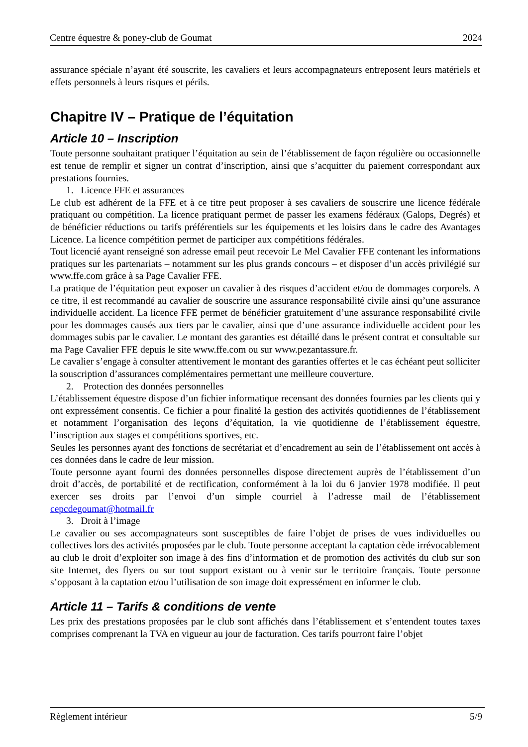Centre équestre & poney-club de Goumat 2024
assurance spéciale n’ayant été souscrite, les cavaliers et leurs accompagnateurs entreposent leurs matériels et effets personnels à leurs risques et périls.
Chapitre IV – Pratique de l’équitation
Article 10 – Inscription
Toute personne souhaitant pratiquer l’équitation au sein de l’établissement de façon régulière ou occasionnelle est tenue de remplir et signer un contrat d’inscription, ainsi que s’acquitter du paiement correspondant aux prestations fournies.
1. Licence FFE et assurances
Le club est adhérent de la FFE et à ce titre peut proposer à ses cavaliers de souscrire une licence fédérale pratiquant ou compétition. La licence pratiquant permet de passer les examens fédéraux (Galops, Degrés) et de bénéficier réductions ou tarifs préférentiels sur les équipements et les loisirs dans le cadre des Avantages Licence. La licence compétition permet de participer aux compétitions fédérales.
Tout licencié ayant renseigné son adresse email peut recevoir Le Mel Cavalier FFE contenant les informations pratiques sur les partenariats – notamment sur les plus grands concours – et disposer d’un accès privilégié sur www.ffe.com grâce à sa Page Cavalier FFE.
La pratique de l’équitation peut exposer un cavalier à des risques d’accident et/ou de dommages corporels. A ce titre, il est recommandé au cavalier de souscrire une assurance responsabilité civile ainsi qu’une assurance individuelle accident. La licence FFE permet de bénéficier gratuitement d’une assurance responsabilité civile pour les dommages causés aux tiers par le cavalier, ainsi que d’une assurance individuelle accident pour les dommages subis par le cavalier. Le montant des garanties est détaillé dans le présent contrat et consultable sur ma Page Cavalier FFE depuis le site www.ffe.com ou sur www.pezantassure.fr.
Le cavalier s’engage à consulter attentivement le montant des garanties offertes et le cas échéant peut solliciter la souscription d’assurances complémentaires permettant une meilleure couverture.
2. Protection des données personnelles
L’établissement équestre dispose d’un fichier informatique recensant des données fournies par les clients qui y ont expressément consentis. Ce fichier a pour finalité la gestion des activités quotidiennes de l’établissement et notamment l’organisation des leçons d’équitation, la vie quotidienne de l’établissement équestre, l’inscription aux stages et compétitions sportives, etc.
Seules les personnes ayant des fonctions de secrétariat et d’encadrement au sein de l’établissement ont accès à ces données dans le cadre de leur mission.
Toute personne ayant fourni des données personnelles dispose directement auprès de l’établissement d’un droit d’accès, de portabilité et de rectification, conformément à la loi du 6 janvier 1978 modifiée. Il peut exercer ses droits par l’envoi d’un simple courriel à l’adresse mail de l’établissement cepcdegoumat@hotmail.fr
3. Droit à l’image
Le cavalier ou ses accompagnateurs sont susceptibles de faire l’objet de prises de vues individuelles ou collectives lors des activités proposées par le club. Toute personne acceptant la captation cède irrévocablement au club le droit d’exploiter son image à des fins d’information et de promotion des activités du club sur son site Internet, des flyers ou sur tout support existant ou à venir sur le territoire français. Toute personne s’opposant à la captation et/ou l’utilisation de son image doit expressément en informer le club.
Article 11 – Tarifs & conditions de vente
Les prix des prestations proposées par le club sont affichés dans l’établissement et s’entendent toutes taxes comprises comprenant la TVA en vigueur au jour de facturation. Ces tarifs pourront faire l’objet
Règlement intérieur 5/9